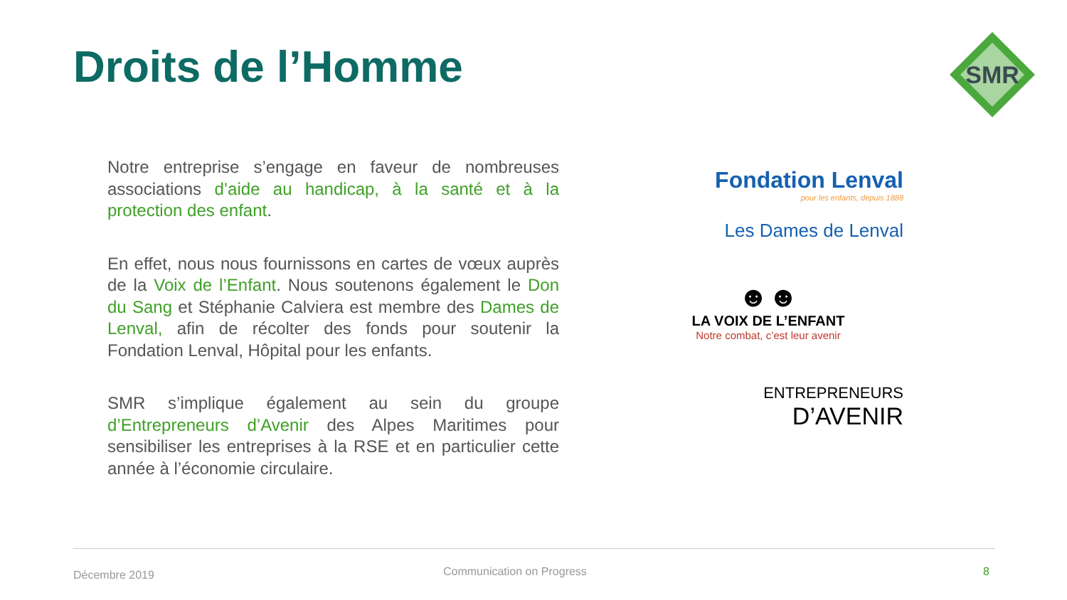Droits de l’Homme
SMR
Notre entreprise s’engage en faveur de nombreuses associations d’aide au handicap, à la santé et à la protection des enfant.
En effet, nous nous fournissons en cartes de vœux auprès de la Voix de l’Enfant. Nous soutenons également le Don du Sang et Stéphanie Calviera est membre des Dames de Lenval, afin de récolter des fonds pour soutenir la Fondation Lenval, Hôpital pour les enfants.
SMR s’implique également au sein du groupe d’Entrepreneurs d’Avenir des Alpes Maritimes pour sensibiliser les entreprises à la RSE et en particulier cette année à l’économie circulaire.
Fondation Lenval
pour les enfants, depuis 1888
Les Dames de Lenval
☻☻
LA VOIX DE L’ENFANT
Notre combat, c’est leur avenir
ENTREPRENEURS
D’AVENIR
Décembre 2019 Communication on Progress 8